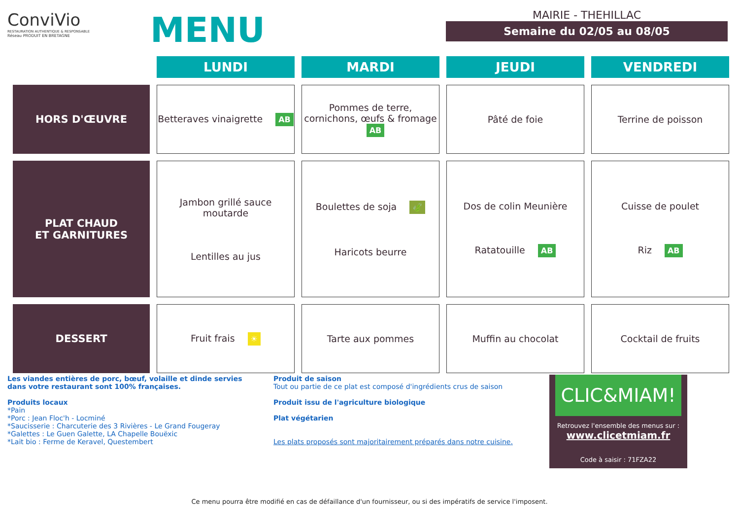ConviVio
RESTAURATION AUTHENTIQUE & RESPONSABLE
Réseau PRODUIT EN BRETAGNE
MENU
MAIRIE - THEHILLAC
Semaine du 02/05 au 08/05
| | LUNDI | MARDI | JEUDI | VENDREDI |
| --- | --- | --- | --- | --- |
| HORS D'ŒUVRE | Betteraves vinaigrette AB | Pommes de terre, cornichons, œufs & fromage AB | Pâté de foie | Terrine de poisson |
| PLAT CHAUD ET GARNITURES | Jambon grillé sauce moutarde Lentilles au jus | Boulettes de soja 🍃 Haricots beurre | Dos de colin Meunière Ratatouille AB | Cuisse de poulet Riz AB |
| DESSERT | Fruit frais ☀ | Tarte aux pommes | Muffin au chocolat | Cocktail de fruits |
Les viandes entières de porc, bœuf, volaille et dinde servies dans votre restaurant sont 100% françaises.
Produits locaux
*Pain
*Porc : Jean Floc'h - Locminé
*Saucisserie : Charcuterie des 3 Rivières - Le Grand Fougeray
*Galettes : Le Guen Galette, LA Chapelle Bouëxic
*Lait bio : Ferme de Keravel, Questembert
Produit de saison
Tout ou partie de ce plat est composé d'ingrédients crus de saison
Produit issu de l'agriculture biologique
Plat végétarien
Les plats proposés sont majoritairement préparés dans notre cuisine.
CLIC&MIAM!
Retrouvez l'ensemble des menus sur :
www.clicetmiam.fr
Code à saisir : 71FZA22
Ce menu pourra être modifié en cas de défaillance d'un fournisseur, ou si des impératifs de service l'imposent.